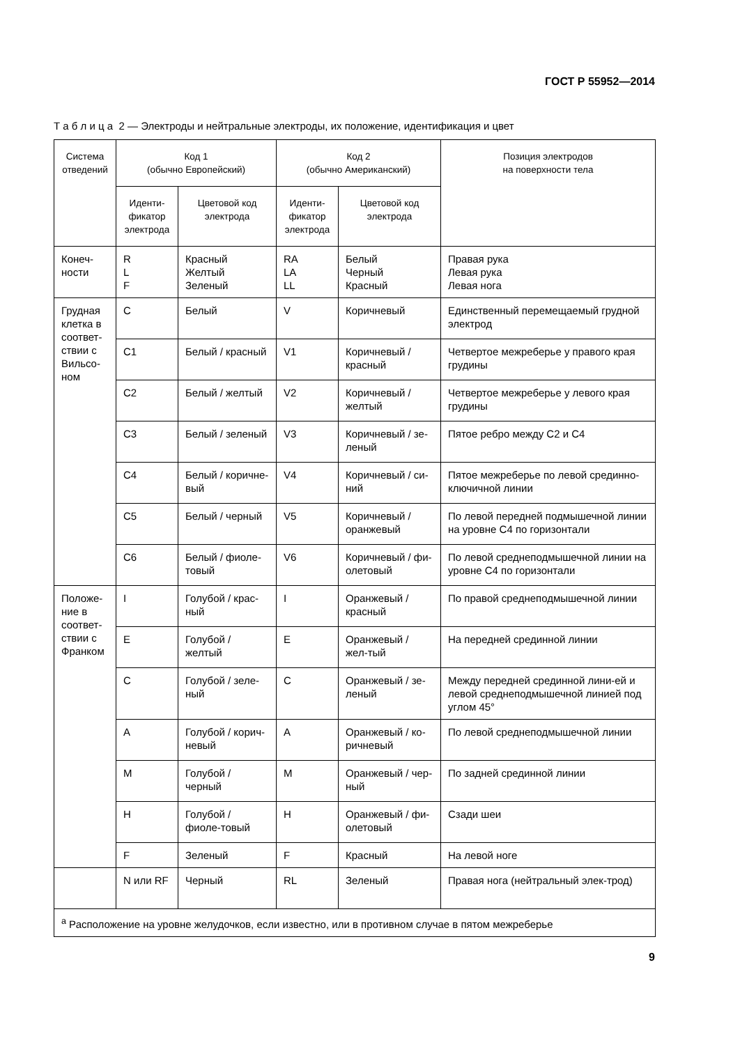ГОСТ Р 55952—2014
Т а б л и ц а 2 — Электроды и нейтральные электроды, их положение, идентификация и цвет
| Система отведений | Код 1 (обычно Европейский) | | Код 2 (обычно Американский) | | Позиция электродов на поверхности тела |
| --- | --- | --- | --- | --- | --- |
| | Иденти- фикатор электрода | Цветовой код электрода | Иденти- фикатор электрода | Цветовой код электрода | |
| Конеч- ности | R L F | Красный Желтый Зеленый | RA LA LL | Белый Черный Красный | Правая рука Левая рука Левая нога |
| Грудная клетка в соответ-ствии с Вильсо-ном | C | Белый | V | Коричневый | Единственный перемещаемый грудной электрод |
| | C1 | Белый / красный | V1 | Коричневый / красный | Четвертое межреберье у правого края грудины |
| | C2 | Белый / желтый | V2 | Коричневый / желтый | Четвертое межреберье у левого края грудины |
| | C3 | Белый / зеленый | V3 | Коричневый / зе-леный | Пятое ребро между C2 и C4 |
| | C4 | Белый / коричне-вый | V4 | Коричневый / си-ний | Пятое межреберье по левой срединно-ключичной линии |
| | C5 | Белый / черный | V5 | Коричневый / оранжевый | По левой передней подмышечной линии на уровне C4 по горизонтали |
| | C6 | Белый / фиоле-товый | V6 | Коричневый / фи-олетовый | По левой среднеподмышечной линии на уровне C4 по горизонтали |
| Положе-ние в соответ-ствии с Франком | I | Голубой / крас-ный | I | Оранжевый / красный | По правой среднеподмышечной линии |
| | E | Голубой / желтый | E | Оранжевый / жел-тый | На передней срединной линии |
| | C | Голубой / зеле-ный | C | Оранжевый / зе-леный | Между передней срединной лини-ей и левой среднеподмышечной линией под углом 45° |
| | A | Голубой / корич-невый | A | Оранжевый / ко-ричневый | По левой среднеподмышечной линии |
| | M | Голубой / черный | M | Оранжевый / чер-ный | По задней срединной линии |
| | H | Голубой / фиоле-товый | H | Оранжевый / фи-олетовый | Сзади шеи |
| | F | Зеленый | F | Красный | На левой ноге |
| | N или RF | Черный | RL | Зеленый | Правая нога (нейтральный элек-трод) |
| <sup>a</sup> Расположение на уровне желудочков, если известно, или в противном случае в пятом межреберье | | | | | |
9